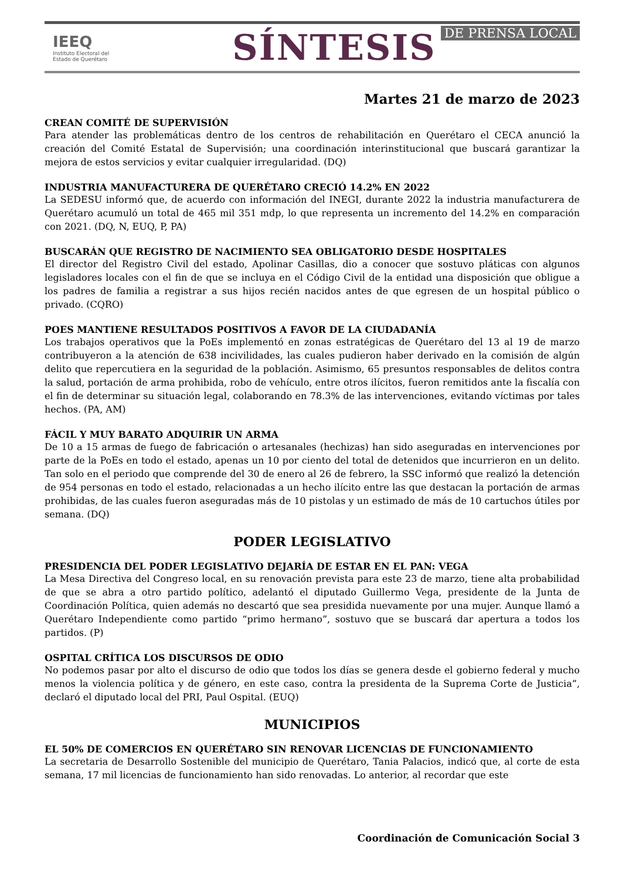IEEQ
Instituto Electoral del
Estado de Querétaro
SÍNTESIS DE PRENSA LOCAL
Martes 21 de marzo de 2023
CREAN COMITÉ DE SUPERVISIÓN
Para atender las problemáticas dentro de los centros de rehabilitación en Querétaro el CECA anunció la creación del Comité Estatal de Supervisión; una coordinación interinstitucional que buscará garantizar la mejora de estos servicios y evitar cualquier irregularidad. (DQ)
INDUSTRIA MANUFACTURERA DE QUERÉTARO CRECIÓ 14.2% EN 2022
La SEDESU informó que, de acuerdo con información del INEGI, durante 2022 la industria manufacturera de Querétaro acumuló un total de 465 mil 351 mdp, lo que representa un incremento del 14.2% en comparación con 2021. (DQ, N, EUQ, P, PA)
BUSCARÁN QUE REGISTRO DE NACIMIENTO SEA OBLIGATORIO DESDE HOSPITALES
El director del Registro Civil del estado, Apolinar Casillas, dio a conocer que sostuvo pláticas con algunos legisladores locales con el fin de que se incluya en el Código Civil de la entidad una disposición que obligue a los padres de familia a registrar a sus hijos recién nacidos antes de que egresen de un hospital público o privado. (CQRO)
POES MANTIENE RESULTADOS POSITIVOS A FAVOR DE LA CIUDADANÍA
Los trabajos operativos que la PoEs implementó en zonas estratégicas de Querétaro del 13 al 19 de marzo contribuyeron a la atención de 638 incivilidades, las cuales pudieron haber derivado en la comisión de algún delito que repercutiera en la seguridad de la población. Asimismo, 65 presuntos responsables de delitos contra la salud, portación de arma prohibida, robo de vehículo, entre otros ilícitos, fueron remitidos ante la fiscalía con el fin de determinar su situación legal, colaborando en 78.3% de las intervenciones, evitando víctimas por tales hechos. (PA, AM)
FÁCIL Y MUY BARATO ADQUIRIR UN ARMA
De 10 a 15 armas de fuego de fabricación o artesanales (hechizas) han sido aseguradas en intervenciones por parte de la PoEs en todo el estado, apenas un 10 por ciento del total de detenidos que incurrieron en un delito. Tan solo en el periodo que comprende del 30 de enero al 26 de febrero, la SSC informó que realizó la detención de 954 personas en todo el estado, relacionadas a un hecho ilícito entre las que destacan la portación de armas prohibidas, de las cuales fueron aseguradas más de 10 pistolas y un estimado de más de 10 cartuchos útiles por semana. (DQ)
PODER LEGISLATIVO
PRESIDENCIA DEL PODER LEGISLATIVO DEJARÍA DE ESTAR EN EL PAN: VEGA
La Mesa Directiva del Congreso local, en su renovación prevista para este 23 de marzo, tiene alta probabilidad de que se abra a otro partido político, adelantó el diputado Guillermo Vega, presidente de la Junta de Coordinación Política, quien además no descartó que sea presidida nuevamente por una mujer. Aunque llamó a Querétaro Independiente como partido “primo hermano”, sostuvo que se buscará dar apertura a todos los partidos. (P)
OSPITAL CRÍTICA LOS DISCURSOS DE ODIO
No podemos pasar por alto el discurso de odio que todos los días se genera desde el gobierno federal y mucho menos la violencia política y de género, en este caso, contra la presidenta de la Suprema Corte de Justicia”, declaró el diputado local del PRI, Paul Ospital. (EUQ)
MUNICIPIOS
EL 50% DE COMERCIOS EN QUERÉTARO SIN RENOVAR LICENCIAS DE FUNCIONAMIENTO
La secretaria de Desarrollo Sostenible del municipio de Querétaro, Tania Palacios, indicó que, al corte de esta semana, 17 mil licencias de funcionamiento han sido renovadas. Lo anterior, al recordar que este
Coordinación de Comunicación Social 3